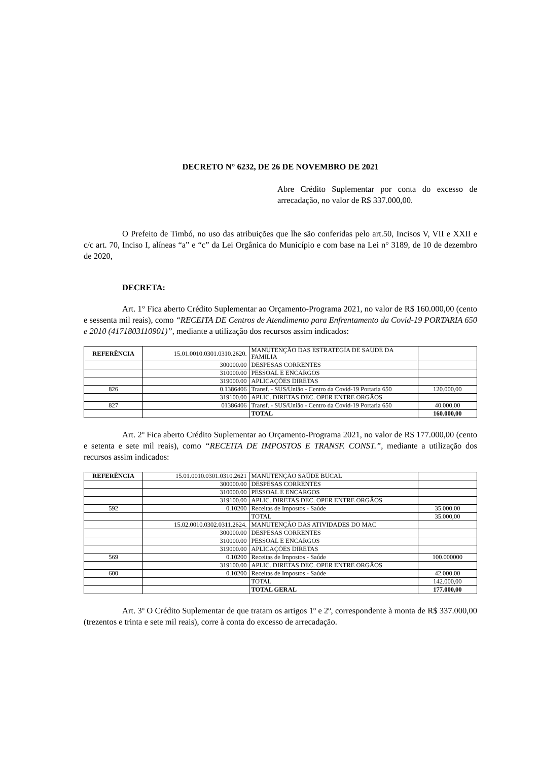DECRETO N° 6232, DE 26 DE NOVEMBRO DE 2021
Abre Crédito Suplementar por conta do excesso de arrecadação, no valor de R$ 337.000,00.
O Prefeito de Timbó, no uso das atribuições que lhe são conferidas pelo art.50, Incisos V, VII e XXII e c/c art. 70, Inciso I, alíneas “a” e “c” da Lei Orgânica do Município e com base na Lei n° 3189, de 10 de dezembro de 2020,
DECRETA:
Art. 1° Fica aberto Crédito Suplementar ao Orçamento-Programa 2021, no valor de R$ 160.000,00 (cento e sessenta mil reais), como “RECEITA DE Centros de Atendimento para Enfrentamento da Covid-19 PORTARIA 650 e 2010 (4171803110901)”, mediante a utilização dos recursos assim indicados:
| REFERÊNCIA | 15.01.0010.0301.0310.2620. | MANUTENÇÃO DAS ESTRATEGIA DE SAUDE DA FAMILIA | |
| | 300000.00 | DESPESAS CORRENTES | |
| | 310000.00 | PESSOAL E ENCARGOS | |
| | 319000.00 | APLICAÇÕES DIRETAS | |
| 826 | 0.1386406 | Transf. - SUS/União - Centro da Covid-19 Portaria 650 | 120.000,00 |
| | 319100.00 | APLIC. DIRETAS DEC. OPER ENTRE ORGÃOS | |
| 827 | 01386406 | Transf. - SUS/União - Centro da Covid-19 Portaria 650 | 40.000,00 |
| | | TOTAL | 160.000,00 |
Art. 2º Fica aberto Crédito Suplementar ao Orçamento-Programa 2021, no valor de R$ 177.000,00 (cento e setenta e sete mil reais), como “RECEITA DE IMPOSTOS E TRANSF. CONST.”, mediante a utilização dos recursos assim indicados:
| REFERÊNCIA | 15.01.0010.0301.0310.2621 | MANUTENÇÃO SAÚDE BUCAL | |
| | 300000.00 | DESPESAS CORRENTES | |
| | 310000.00 | PESSOAL E ENCARGOS | |
| | 319100.00 | APLIC. DIRETAS DEC. OPER ENTRE ORGÃOS | |
| 592 | 0.10200 | Receitas de Impostos - Saúde | 35.000,00 |
| | | TOTAL | 35.000,00 |
| | 15.02.0010.0302.0311.2624. | MANUTENÇÃO DAS ATIVIDADES DO MAC | |
| | 300000.00 | DESPESAS CORRENTES | |
| | 310000.00 | PESSOAL E ENCARGOS | |
| | 319000.00 | APLICAÇÕES DIRETAS | |
| 569 | 0.10200 | Receitas de Impostos - Saúde | 100.000000 |
| | 319100.00 | APLIC. DIRETAS DEC. OPER ENTRE ORGÃOS | |
| 600 | 0.10200 | Receitas de Impostos - Saúde | 42.000,00 |
| | | TOTAL | 142.000,00 |
| | | TOTAL GERAL | 177.000,00 |
Art. 3º O Crédito Suplementar de que tratam os artigos 1º e 2º, correspondente à monta de R$ 337.000,00 (trezentos e trinta e sete mil reais), corre à conta do excesso de arrecadação.